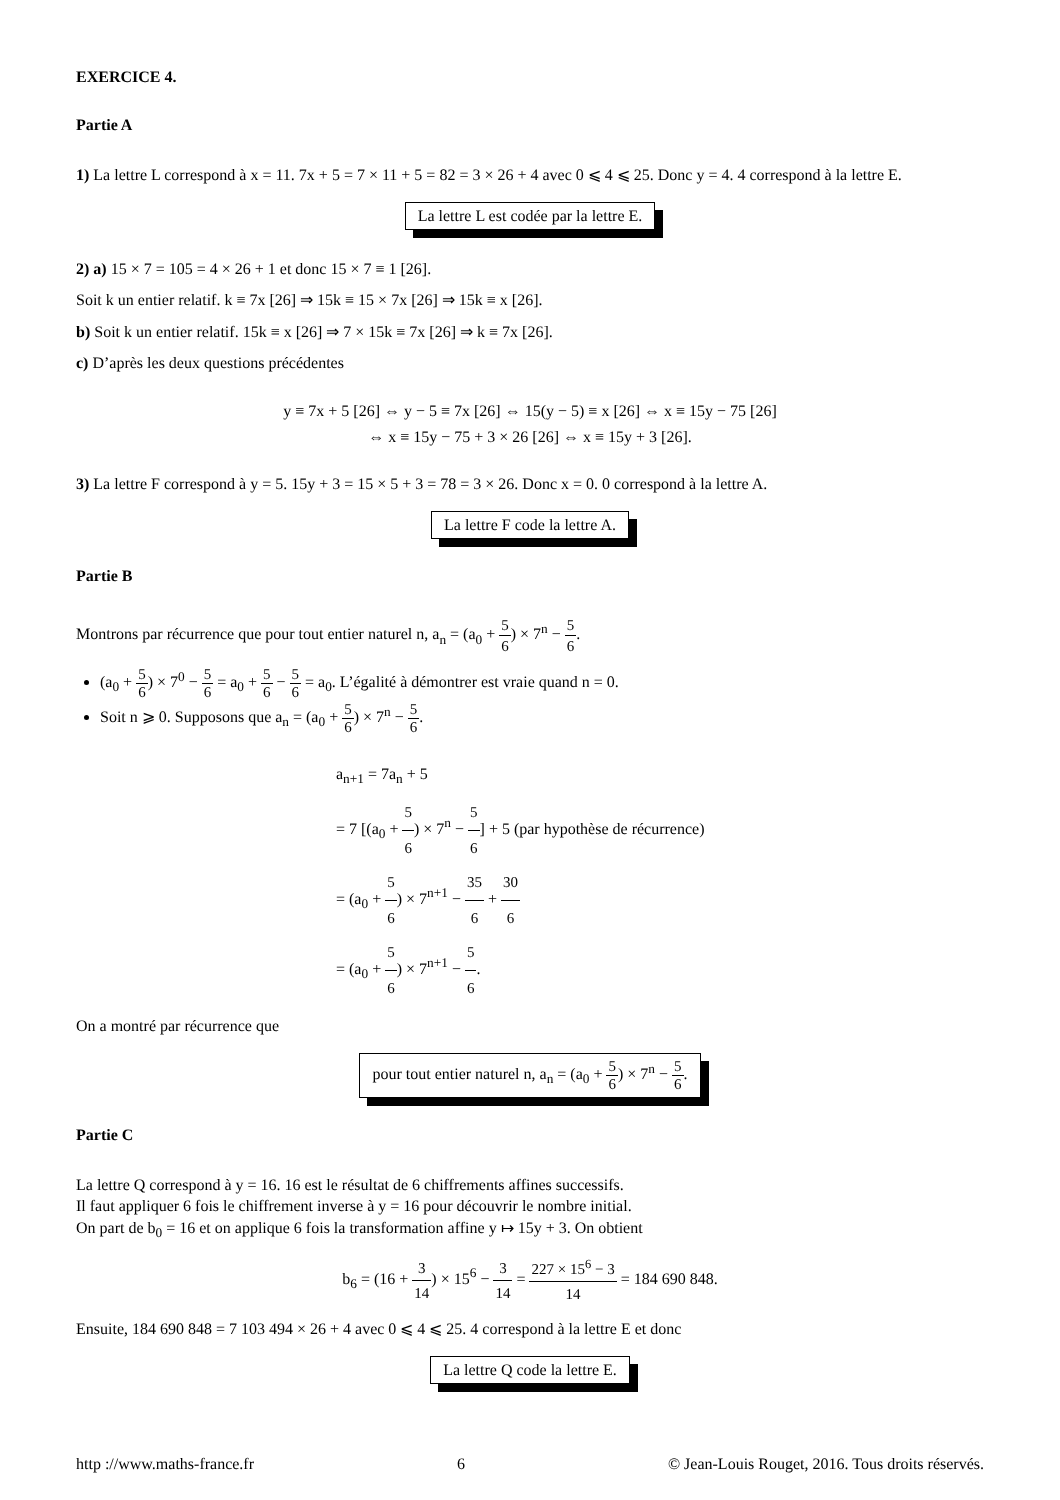EXERCICE 4.
Partie A
1) La lettre L correspond à x = 11. 7x + 5 = 7 × 11 + 5 = 82 = 3 × 26 + 4 avec 0 ⩽ 4 ⩽ 25. Donc y = 4. 4 correspond à la lettre E.
La lettre L est codée par la lettre E.
2) a) 15 × 7 = 105 = 4 × 26 + 1 et donc 15 × 7 ≡ 1 [26].
Soit k un entier relatif. k ≡ 7x [26] ⇒ 15k ≡ 15 × 7x [26] ⇒ 15k ≡ x [26].
b) Soit k un entier relatif. 15k ≡ x [26] ⇒ 7 × 15k ≡ 7x [26] ⇒ k ≡ 7x [26].
c) D’après les deux questions précédentes
y ≡ 7x + 5 [26] ⇔ y − 5 ≡ 7x [26] ⇔ 15(y − 5) ≡ x [26] ⇔ x ≡ 15y − 75 [26]
⇔ x ≡ 15y − 75 + 3 × 26 [26] ⇔ x ≡ 15y + 3 [26].
3) La lettre F correspond à y = 5. 15y + 3 = 15 × 5 + 3 = 78 = 3 × 26. Donc x = 0. 0 correspond à la lettre A.
La lettre F code la lettre A.
Partie B
Montrons par récurrence que pour tout entier naturel n, a<sub>n</sub> = (a<sub>0</sub> + 5 6) × 7<sup>n</sup> − 5 6.
(a<sub>0</sub> + 5 6) × 7<sup>0</sup> − 5 6 = a<sub>0</sub> + 5 6 − 5 6 = a<sub>0</sub>. L’égalité à démontrer est vraie quand n = 0.
Soit n ⩾ 0. Supposons que a<sub>n</sub> = (a<sub>0</sub> + 5 6) × 7<sup>n</sup> − 5 6.
a<sub>n+1</sub> = 7a<sub>n</sub> + 5
= 7 [(a<sub>0</sub> + 5 6) × 7<sup>n</sup> − 5 6] + 5 (par hypothèse de récurrence)
= (a<sub>0</sub> + 5 6) × 7<sup>n+1</sup> − 35 6 + 30 6
= (a<sub>0</sub> + 5 6) × 7<sup>n+1</sup> − 5 6.
On a montré par récurrence que
pour tout entier naturel n, a<sub>n</sub> = (a<sub>0</sub> + 5 6) × 7<sup>n</sup> − 5 6.
Partie C
La lettre Q correspond à y = 16. 16 est le résultat de 6 chiffrements affines successifs.
Il faut appliquer 6 fois le chiffrement inverse à y = 16 pour découvrir le nombre initial.
On part de b<sub>0</sub> = 16 et on applique 6 fois la transformation affine y ↦ 15y + 3. On obtient
b<sub>6</sub> = (16 + 3 14) × 15<sup>6</sup> − 3 14 = 227 × 15<sup>6</sup> − 3 14 = 184 690 848.
Ensuite, 184 690 848 = 7 103 494 × 26 + 4 avec 0 ⩽ 4 ⩽ 25. 4 correspond à la lettre E et donc
La lettre Q code la lettre E.
http ://www.maths-france.fr 6 © Jean-Louis Rouget, 2016. Tous droits réservés.